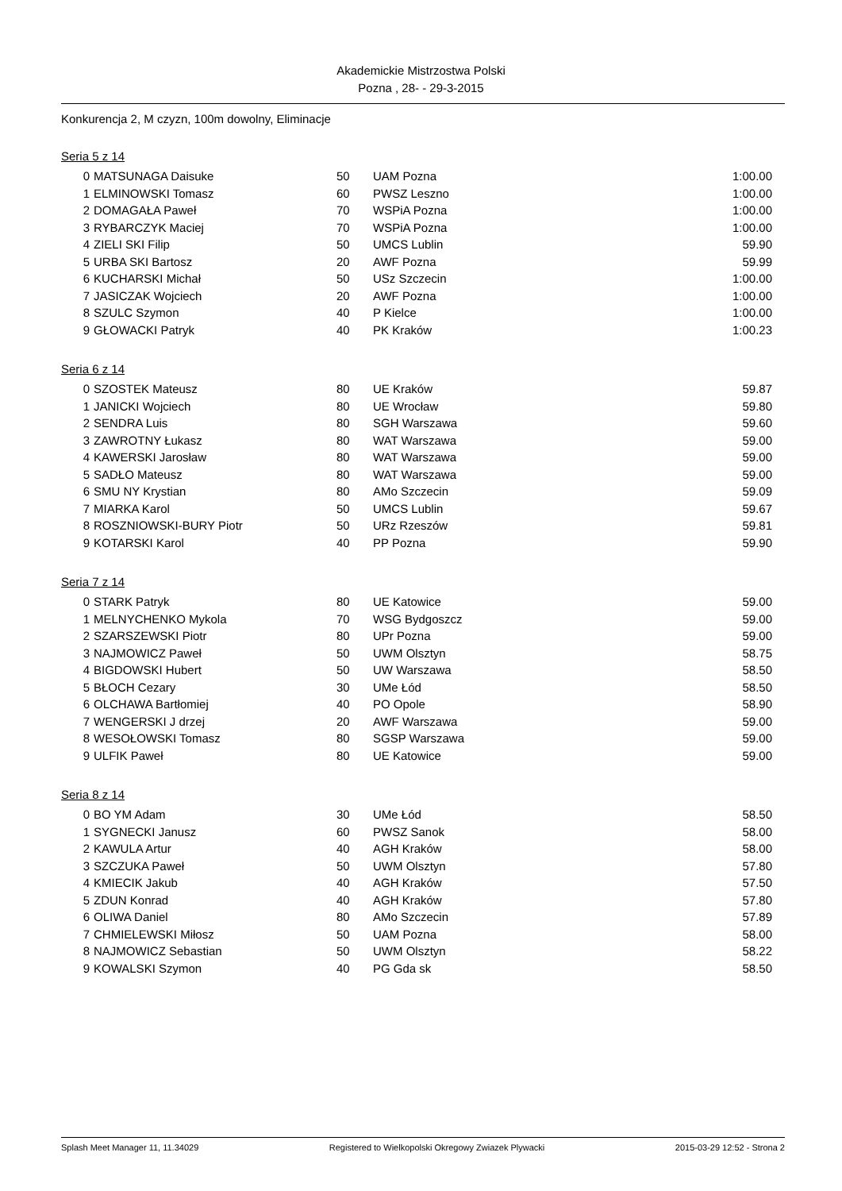Akademickie Mistrzostwa Polski
Pozna , 28- - 29-3-2015
Konkurencja 2, M czyzn, 100m dowolny, Eliminacje
Seria 5 z 14
| 0 | MATSUNAGA Daisuke | 50 | UAM Pozna | 1:00.00 |
| 1 | ELMINOWSKI Tomasz | 60 | PWSZ Leszno | 1:00.00 |
| 2 | DOMAGAŁA Paweł | 70 | WSPiA Pozna | 1:00.00 |
| 3 | RYBARCZYK Maciej | 70 | WSPiA Pozna | 1:00.00 |
| 4 | ZIELI SKI Filip | 50 | UMCS Lublin | 59.90 |
| 5 | URBA SKI Bartosz | 20 | AWF Pozna | 59.99 |
| 6 | KUCHARSKI Michał | 50 | USz Szczecin | 1:00.00 |
| 7 | JASICZAK Wojciech | 20 | AWF Pozna | 1:00.00 |
| 8 | SZULC Szymon | 40 | P Kielce | 1:00.00 |
| 9 | GŁOWACKI Patryk | 40 | PK Kraków | 1:00.23 |
Seria 6 z 14
| 0 | SZOSTEK Mateusz | 80 | UE Kraków | 59.87 |
| 1 | JANICKI Wojciech | 80 | UE Wrocław | 59.80 |
| 2 | SENDRA Luis | 80 | SGH Warszawa | 59.60 |
| 3 | ZAWROTNY Łukasz | 80 | WAT Warszawa | 59.00 |
| 4 | KAWERSKI Jarosław | 80 | WAT Warszawa | 59.00 |
| 5 | SADŁO Mateusz | 80 | WAT Warszawa | 59.00 |
| 6 | SMU NY Krystian | 80 | AMo Szczecin | 59.09 |
| 7 | MIARKA Karol | 50 | UMCS Lublin | 59.67 |
| 8 | ROSZNIOWSKI-BURY Piotr | 50 | URz Rzeszów | 59.81 |
| 9 | KOTARSKI Karol | 40 | PP Pozna | 59.90 |
Seria 7 z 14
| 0 | STARK Patryk | 80 | UE Katowice | 59.00 |
| 1 | MELNYCHENKO Mykola | 70 | WSG Bydgoszcz | 59.00 |
| 2 | SZARSZEWSKI Piotr | 80 | UPr Pozna | 59.00 |
| 3 | NAJMOWICZ Paweł | 50 | UWM Olsztyn | 58.75 |
| 4 | BIGDOWSKI Hubert | 50 | UW Warszawa | 58.50 |
| 5 | BŁOCH Cezary | 30 | UMe Łód | 58.50 |
| 6 | OLCHAWA Bartłomiej | 40 | PO Opole | 58.90 |
| 7 | WENGERSKI J drzej | 20 | AWF Warszawa | 59.00 |
| 8 | WESOŁOWSKI Tomasz | 80 | SGSP Warszawa | 59.00 |
| 9 | ULFIK Paweł | 80 | UE Katowice | 59.00 |
Seria 8 z 14
| 0 | BO YM Adam | 30 | UMe Łód | 58.50 |
| 1 | SYGNECKI Janusz | 60 | PWSZ Sanok | 58.00 |
| 2 | KAWULA Artur | 40 | AGH Kraków | 58.00 |
| 3 | SZCZUKA Paweł | 50 | UWM Olsztyn | 57.80 |
| 4 | KMIECIK Jakub | 40 | AGH Kraków | 57.50 |
| 5 | ZDUN Konrad | 40 | AGH Kraków | 57.80 |
| 6 | OLIWA Daniel | 80 | AMo Szczecin | 57.89 |
| 7 | CHMIELEWSKI Miłosz | 50 | UAM Pozna | 58.00 |
| 8 | NAJMOWICZ Sebastian | 50 | UWM Olsztyn | 58.22 |
| 9 | KOWALSKI Szymon | 40 | PG Gda sk | 58.50 |
Splash Meet Manager 11, 11.34029 Registered to Wielkopolski Okregowy Zwiazek Plywacki 2015-03-29 12:52 - Strona 2